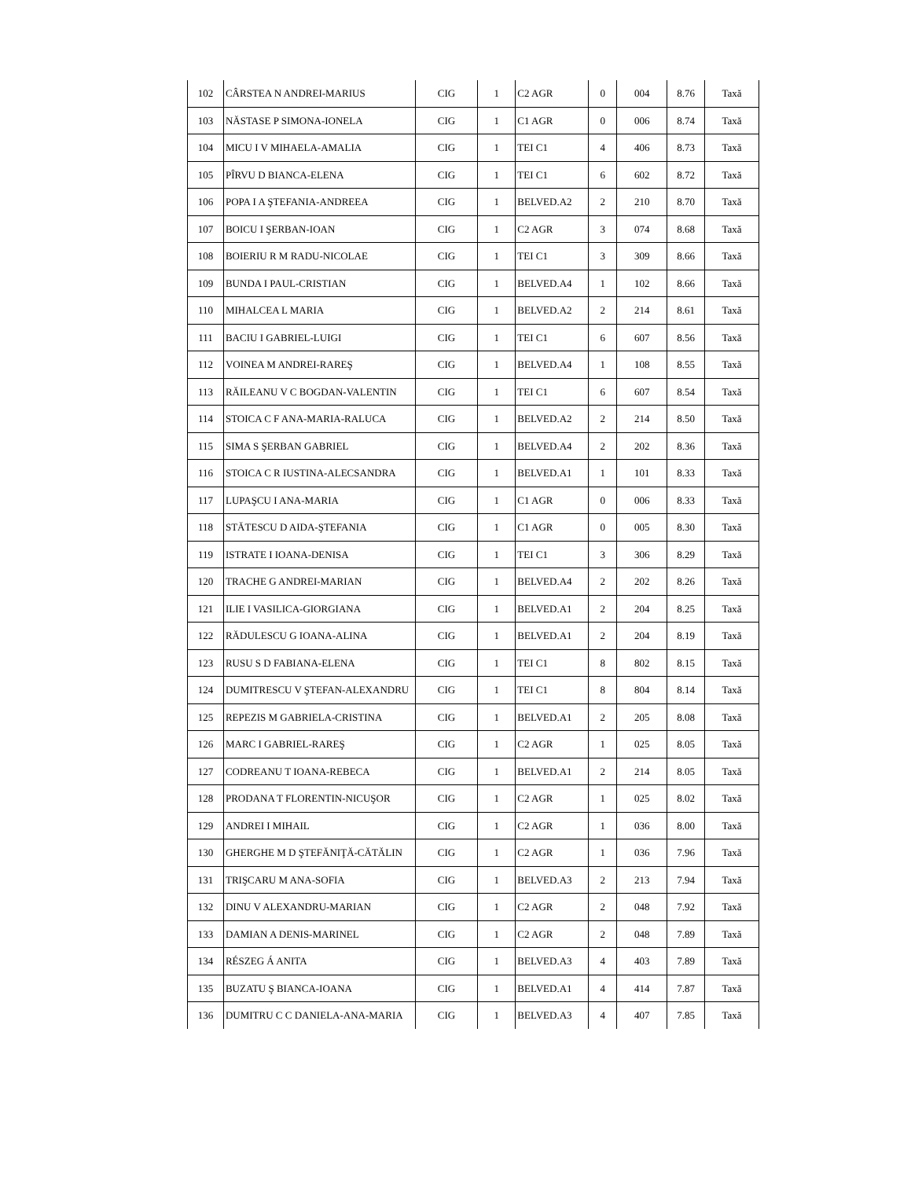| 102 | CÂRSTEA N ANDREI-MARIUS | CIG | 1 | C2 AGR | 0 | 004 | 8.76 | Taxă |
| 103 | NĂSTASE P SIMONA-IONELA | CIG | 1 | C1 AGR | 0 | 006 | 8.74 | Taxă |
| 104 | MICU I V MIHAELA-AMALIA | CIG | 1 | TEI C1 | 4 | 406 | 8.73 | Taxă |
| 105 | PÎRVU D BIANCA-ELENA | CIG | 1 | TEI C1 | 6 | 602 | 8.72 | Taxă |
| 106 | POPA I A ŞTEFANIA-ANDREEA | CIG | 1 | BELVED.A2 | 2 | 210 | 8.70 | Taxă |
| 107 | BOICU I ŞERBAN-IOAN | CIG | 1 | C2 AGR | 3 | 074 | 8.68 | Taxă |
| 108 | BOIERIU R M RADU-NICOLAE | CIG | 1 | TEI C1 | 3 | 309 | 8.66 | Taxă |
| 109 | BUNDA I PAUL-CRISTIAN | CIG | 1 | BELVED.A4 | 1 | 102 | 8.66 | Taxă |
| 110 | MIHALCEA L MARIA | CIG | 1 | BELVED.A2 | 2 | 214 | 8.61 | Taxă |
| 111 | BACIU I GABRIEL-LUIGI | CIG | 1 | TEI C1 | 6 | 607 | 8.56 | Taxă |
| 112 | VOINEA M ANDREI-RAREŞ | CIG | 1 | BELVED.A4 | 1 | 108 | 8.55 | Taxă |
| 113 | RĂILEANU V C BOGDAN-VALENTIN | CIG | 1 | TEI C1 | 6 | 607 | 8.54 | Taxă |
| 114 | STOICA C F ANA-MARIA-RALUCA | CIG | 1 | BELVED.A2 | 2 | 214 | 8.50 | Taxă |
| 115 | SIMA S ŞERBAN GABRIEL | CIG | 1 | BELVED.A4 | 2 | 202 | 8.36 | Taxă |
| 116 | STOICA C R IUSTINA-ALECSANDRA | CIG | 1 | BELVED.A1 | 1 | 101 | 8.33 | Taxă |
| 117 | LUPAŞCU I ANA-MARIA | CIG | 1 | C1 AGR | 0 | 006 | 8.33 | Taxă |
| 118 | STĂTESCU D AIDA-ŞTEFANIA | CIG | 1 | C1 AGR | 0 | 005 | 8.30 | Taxă |
| 119 | ISTRATE I IOANA-DENISA | CIG | 1 | TEI C1 | 3 | 306 | 8.29 | Taxă |
| 120 | TRACHE G ANDREI-MARIAN | CIG | 1 | BELVED.A4 | 2 | 202 | 8.26 | Taxă |
| 121 | ILIE I VASILICA-GIORGIANA | CIG | 1 | BELVED.A1 | 2 | 204 | 8.25 | Taxă |
| 122 | RĂDULESCU G IOANA-ALINA | CIG | 1 | BELVED.A1 | 2 | 204 | 8.19 | Taxă |
| 123 | RUSU S D FABIANA-ELENA | CIG | 1 | TEI C1 | 8 | 802 | 8.15 | Taxă |
| 124 | DUMITRESCU V ŞTEFAN-ALEXANDRU | CIG | 1 | TEI C1 | 8 | 804 | 8.14 | Taxă |
| 125 | REPEZIS M GABRIELA-CRISTINA | CIG | 1 | BELVED.A1 | 2 | 205 | 8.08 | Taxă |
| 126 | MARC I GABRIEL-RAREŞ | CIG | 1 | C2 AGR | 1 | 025 | 8.05 | Taxă |
| 127 | CODREANU T IOANA-REBECA | CIG | 1 | BELVED.A1 | 2 | 214 | 8.05 | Taxă |
| 128 | PRODANA T FLORENTIN-NICUŞOR | CIG | 1 | C2 AGR | 1 | 025 | 8.02 | Taxă |
| 129 | ANDREI I MIHAIL | CIG | 1 | C2 AGR | 1 | 036 | 8.00 | Taxă |
| 130 | GHERGHE M D ŞTEFĂNIŢĂ-CĂTĂLIN | CIG | 1 | C2 AGR | 1 | 036 | 7.96 | Taxă |
| 131 | TRIŞCARU M ANA-SOFIA | CIG | 1 | BELVED.A3 | 2 | 213 | 7.94 | Taxă |
| 132 | DINU V ALEXANDRU-MARIAN | CIG | 1 | C2 AGR | 2 | 048 | 7.92 | Taxă |
| 133 | DAMIAN A DENIS-MARINEL | CIG | 1 | C2 AGR | 2 | 048 | 7.89 | Taxă |
| 134 | RÉSZEG Á ANITA | CIG | 1 | BELVED.A3 | 4 | 403 | 7.89 | Taxă |
| 135 | BUZATU Ş BIANCA-IOANA | CIG | 1 | BELVED.A1 | 4 | 414 | 7.87 | Taxă |
| 136 | DUMITRU C C DANIELA-ANA-MARIA | CIG | 1 | BELVED.A3 | 4 | 407 | 7.85 | Taxă |